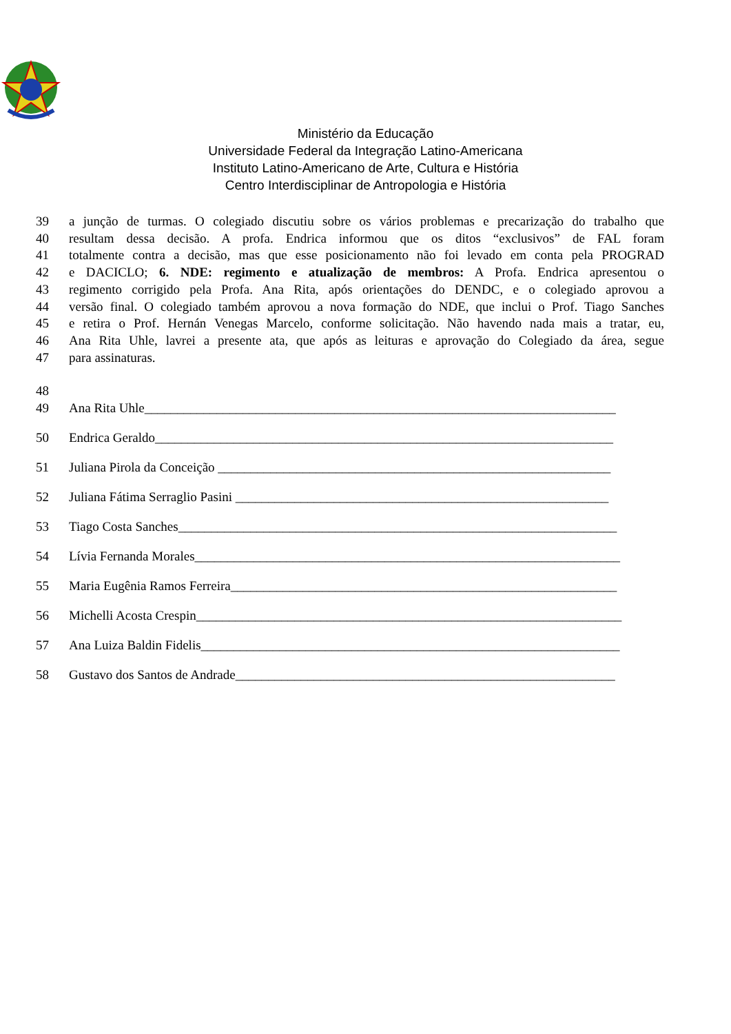Ministério da Educação
Universidade Federal da Integração Latino-Americana
Instituto Latino-Americano de Arte, Cultura e História
Centro Interdisciplinar de Antropologia e História
39 a junção de turmas. O colegiado discutiu sobre os vários problemas e precarização do trabalho que
40 resultam dessa decisão. A profa. Endrica informou que os ditos “exclusivos” de FAL foram
41 totalmente contra a decisão, mas que esse posicionamento não foi levado em conta pela PROGRAD
42 e DACICLO; 6. NDE: regimento e atualização de membros: A Profa. Endrica apresentou o
43 regimento corrigido pela Profa. Ana Rita, após orientações do DENDC, e o colegiado aprovou a
44 versão final. O colegiado também aprovou a nova formação do NDE, que inclui o Prof. Tiago Sanches
45 e retira o Prof. Hernán Venegas Marcelo, conforme solicitação. Não havendo nada mais a tratar, eu,
46 Ana Rita Uhle, lavrei a presente ata, que após as leituras e aprovação do Colegiado da área, segue
47 para assinaturas.
48
49 Ana Rita Uhle________________________________________________________________________
50 Endrica Geraldo______________________________________________________________________
51 Juliana Pirola da Conceição ____________________________________________________________
52 Juliana Fátima Serraglio Pasini _________________________________________________________
53 Tiago Costa Sanches___________________________________________________________________
54 Lívia Fernanda Morales_________________________________________________________________
55 Maria Eugênia Ramos Ferreira___________________________________________________________
56 Michelli Acosta Crespin_________________________________________________________________
57 Ana Luiza Baldin Fidelis________________________________________________________________
58 Gustavo dos Santos de Andrade__________________________________________________________